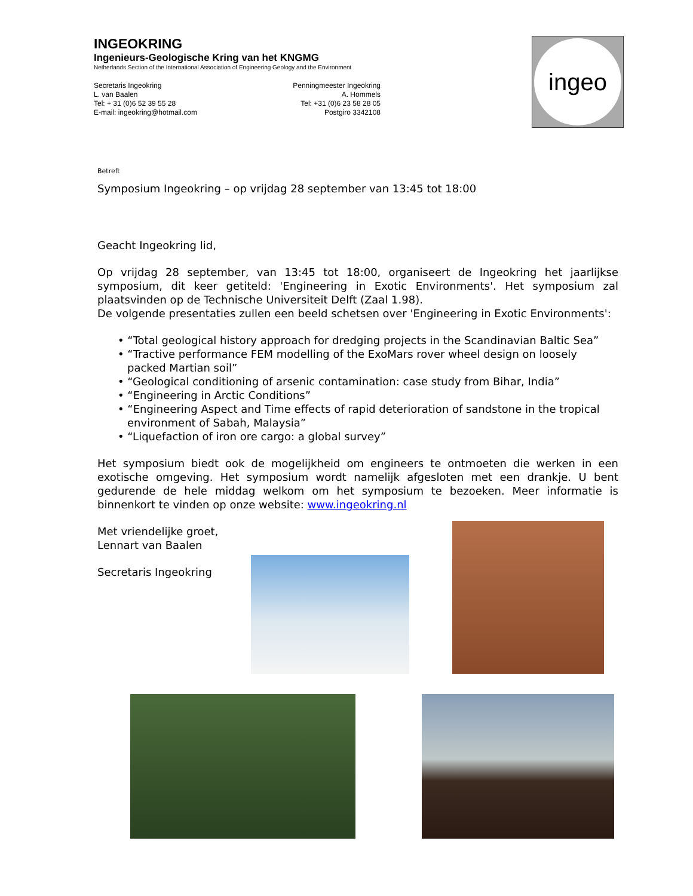INGEOKRING
Ingenieurs-Geologische Kring van het KNGMG
Netherlands Section of the International Association of Engineering Geology and the Environment
Secretaris Ingeokring
L. van Baalen
Tel: + 31 (0)6 52 39 55 28
E-mail: ingeokring@hotmail.com
Penningmeester Ingeokring
A. Hommels
Tel: +31 (0)6 23 58 28 05
Postgiro 3342108
ingeo
Betreft
Symposium Ingeokring – op vrijdag 28 september van 13:45 tot 18:00
Geacht Ingeokring lid,
Op vrijdag 28 september, van 13:45 tot 18:00, organiseert de Ingeokring het jaarlijkse symposium, dit keer getiteld: 'Engineering in Exotic Environments'. Het symposium zal plaatsvinden op de Technische Universiteit Delft (Zaal 1.98).
De volgende presentaties zullen een beeld schetsen over 'Engineering in Exotic Environments':
• “Total geological history approach for dredging projects in the Scandinavian Baltic Sea”
• “Tractive performance FEM modelling of the ExoMars rover wheel design on loosely packed Martian soil”
• “Geological conditioning of arsenic contamination: case study from Bihar, India”
• “Engineering in Arctic Conditions”
• “Engineering Aspect and Time effects of rapid deterioration of sandstone in the tropical environment of Sabah, Malaysia”
• “Liquefaction of iron ore cargo: a global survey”
Het symposium biedt ook de mogelijkheid om engineers te ontmoeten die werken in een exotische omgeving. Het symposium wordt namelijk afgesloten met een drankje. U bent gedurende de hele middag welkom om het symposium te bezoeken. Meer informatie is binnenkort te vinden op onze website: www.ingeokring.nl
Met vriendelijke groet,
Lennart van Baalen
Secretaris Ingeokring